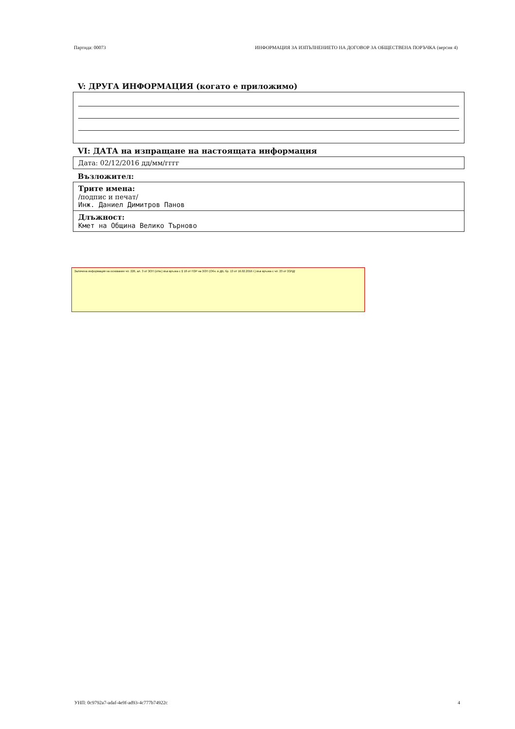Партида: 00073 ИНФОРМАЦИЯ ЗА ИЗПЪЛНЕНИЕТО НА ДОГОВОР ЗА ОБЩЕСТВЕНА ПОРЪЧКА (версия 4)
V: ДРУГА ИНФОРМАЦИЯ (когато е приложимо)
VI: ДАТА на изпращане на настоящата информация
Дата: 02/12/2016 дд/мм/гггг
Възложител:
Трите имена:
/подпис и печат/
Инж. Даниел Димитров Панов
Длъжност:
Кмет на Община Велико Търново
Заличена информация на основание чл. 226, ал. 3 от ЗОП (отм.) във връзка с § 18 от ПЗР на ЗОП (Обн. в ДВ, бр. 13 от 16.02.2016 г.) във връзка с чл. 23 от ЗЗЛД!
УНП: 0c9792a7-adaf-4e9f-ad93-4c777b74922c 4